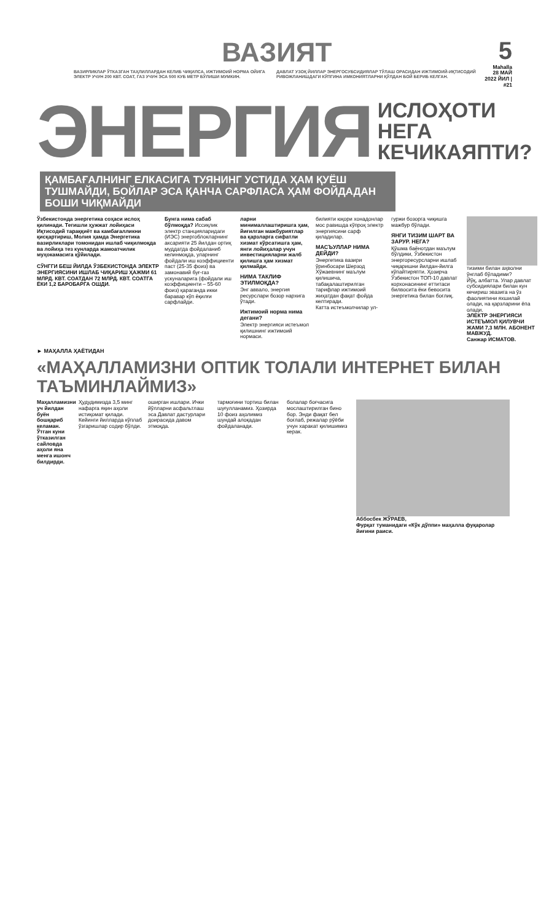ВАЗИЯТ
ВАЗИРЛИКЛАР ЎТКАЗГАН ТАҲЛИЛЛАРДАН КЕЛИБ ЧИҚИЛСА, ИЖТИМОИЙ НОРМА ОЙИГА ЭЛЕКТР УЧУН 200 КВТ. СОАТ, ГАЗ УЧУН ЭСА 500 КУБ МЕТР БЎЛИШИ МУМКИН.
ДАВЛАТ УЗОҚ ЙИЛЛАР ЭНЕРГОСУБСИДИЯЛАР ТЎЛАШ ОРАСИДАН ИЖТИМОИЙ-ИҚТИСОДИЙ РИВОЖЛАНИШДАГИ КЎПГИНА ИМКОНИЯТЛАРНИ ҚЎЛДАН БОЙ БЕРИБ КЕЛГАН.
5
Mahalla
28 МАЙ 2022 ЙИЛ | #21
ЭНЕРГИЯ
ИСЛОҲОТИ
НЕГА
КЕЧИКАЯПТИ?
ҚАМБАҒАЛНИНГ ЕЛКАСИГА ТУЯНИНГ УСТИДА ҲАМ ҚУЁШ ТУШМАЙДИ, БОЙЛАР ЭСА ҚАНЧА САРФЛАСА ҲАМ ФОЙДАДАН БОШИ ЧИҚМАЙДИ
Ўзбекистонда энергетика соҳаси ислоҳ қилинади. Тегишли ҳужжат лойиҳаси Иқтисодий тараққиёт ва камбағалликни қисқартириш, Молия ҳамда Энергетика вазирликлари томонидан ишлаб чиқилмоқда ва лойиҳа тез кунларда жамоатчилик муҳокамасига қўйилади.
СЎНГГИ БЕШ ЙИЛДА ЎЗБЕКИСТОНДА ЭЛЕКТР ЭНЕРГИЯСИНИ ИШЛАБ ЧИҚАРИШ ҲАЖМИ 61 МЛРД. КВТ. СОАТДАН 72 МЛРД. КВТ. СОАТГА ЁКИ 1,2 БАРОБАРГА ОШДИ.
Бунга нима сабаб бўлмоқда? Иссиқлик электр станцияларидаги (ИЭС) энергоблокларнинг аксарияти 25 йилдан ортиқ муддатда фойдаланиб келинмоқда, уларнинг фойдали иш коэффициенти паст (25-35 фоиз) ва замонавий буғ-газ ускуналарига (фойдали иш коэффициенти – 55-60 фоиз) қараганда икки баравар кўп ёқилғи сарфлайди.
ларни минималлаштиришга ҳам, йиғилган мажбуриятлар ва қарзларга сифатли хизмат кўрсатишга ҳам, янги лойиҳалар учун инвестицияларни жалб қилишга ҳам хизмат қилмайди.
НИМА ТАКЛИФ ЭТИЛМОҚДА?
Энг аввало, энергия ресурслари бозор нархига ўтади.
Ижтимоий норма нима дегани?
Электр энергияси истеъмол қилишнинг ижтимоий нормаси.
билияти юқори хонадонлар мос равишда кўпроқ электр энергиясини сарф қиладилар.
МАСЪУЛЛАР НИМА ДЕЙДИ?
Энергетика вазири ўринбосари Шерзод Хўжаевнинг маълум қилишича, табақалаштирилган тарифлар ижтимоий жиҳатдан фақат фойда келтиради.
Катта истеъмолчилар ул-
гуржи бозорга чиқишга мажбур бўлади.
ЯНГИ ТИЗИМ ШАРТ ВА ЗАРУР. НЕГА?
Қўшма баёнотдан маълум бўлдики, Ўзбекистон энергоресурсларни ишлаб чиқаришни йилдан-йилга кўпайтиряпти. Ҳозирча Ўзбекистон ТОП-10 давлат корхонасининг еттитаси билвосита ёки бевосита энергетика билан боғлиқ.
тизими билан аҳволни ўнглаб бўладими?
Йўқ, албатта. Улар давлат субсидиялари билан кун кечириш эвазига на ўз фаолиятини яхшилай олади, на қарзларини ёпа олади.
ЭЛЕКТР ЭНЕРГИЯСИ ИСТЕЪМОЛ ҚИЛУВЧИ ЖАМИ 7,3 МЛН. АБОНЕНТ МАВЖУД.
Санжар ИСМАТОВ.
► МАҲАЛЛА ҲАЁТИДАН
«МАҲАЛЛАМИЗНИ ОПТИК ТОЛАЛИ ИНТЕРНЕТ БИЛАН ТАЪМИНЛАЙМИЗ»
Маҳалламизни уч йилдан буён бошқариб келаман. Ўтган куни ўтказилган сайловда аҳоли яна менга ишонч билдирди.
Ҳудудимизда 3,5 минг нафарга яқин аҳоли истиқомат қилади. Кейинги йилларда кўплаб ўзгаришлар содир бўлди.
оширган ишлари. Ички йўлларни асфальтлаш эса Давлат дастурлари доирасида давом этмоқда.
тармоғини тортиш билан шуғулланамиз. Ҳозирда 10 фоиз аҳолимиз шундай алоқадан фойдаланади.
болалар боғчасига мослаштирилган бино бор. Энди фақат бел боғлаб, режалар рўёби учун харакат қилишимиз керак.
Аббосбек ЖЎРАЕВ,
Фурқат туманидаги «Кўк дўппи» маҳалла фуқаролар йиғини раиси.